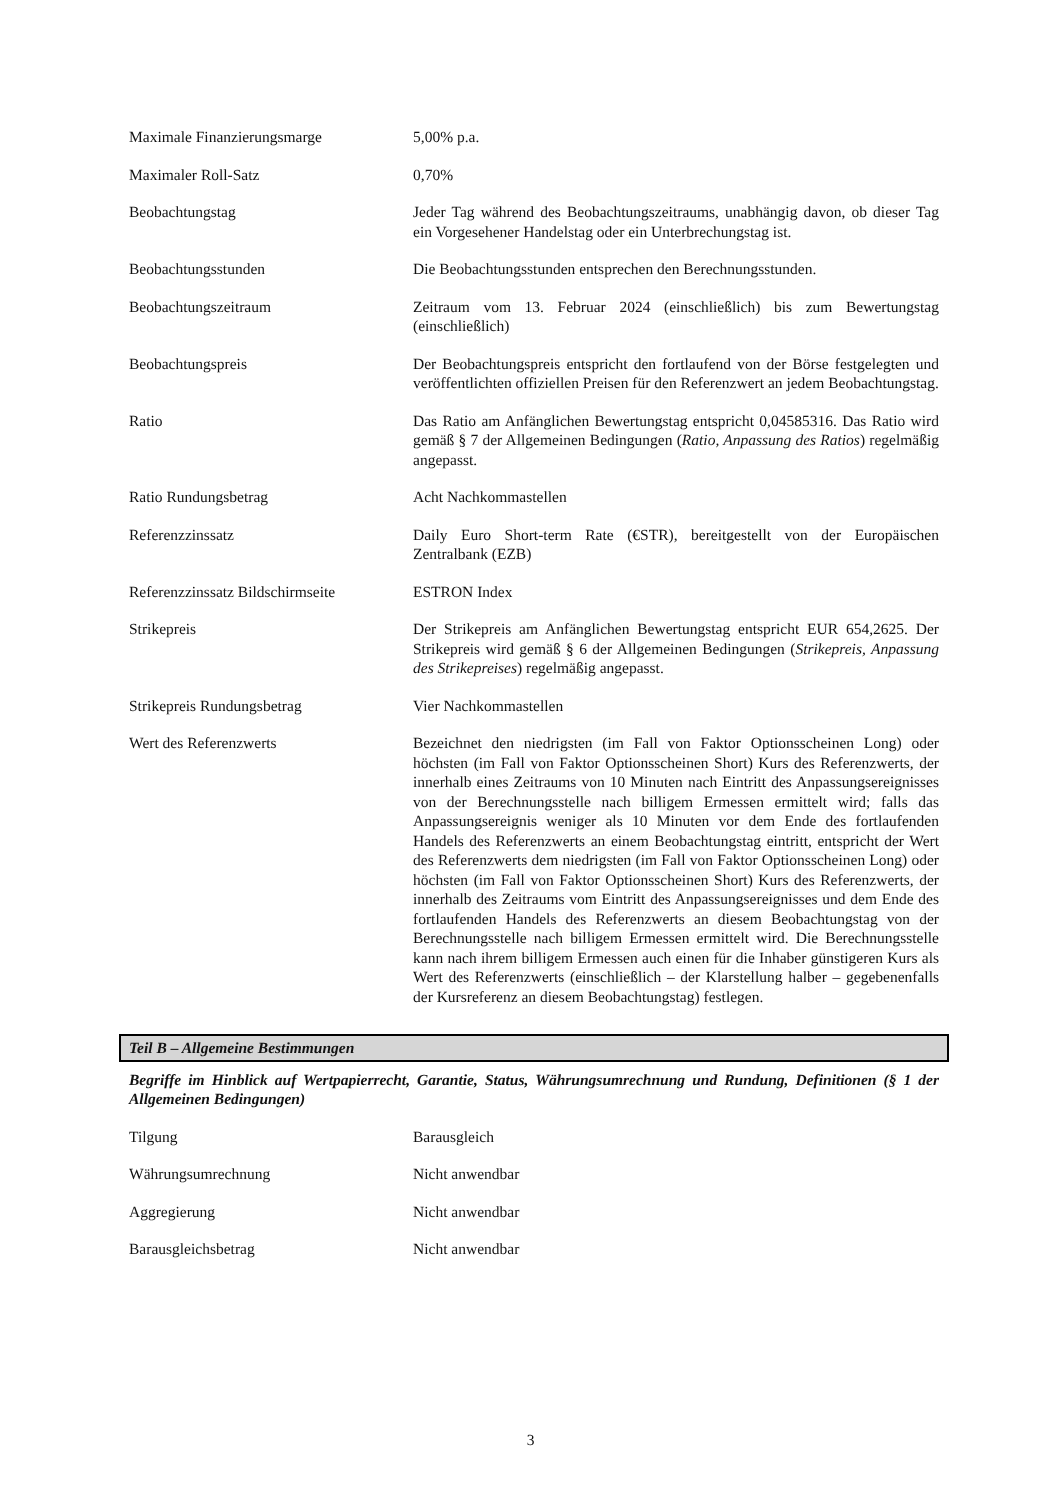Maximale Finanzierungsmarge 5,00% p.a.
Maximaler Roll-Satz 0,70%
Beobachtungstag Jeder Tag während des Beobachtungszeitraums, unabhängig davon, ob dieser Tag ein Vorgesehener Handelstag oder ein Unterbrechungstag ist.
Beobachtungsstunden Die Beobachtungsstunden entsprechen den Berechnungsstunden.
Beobachtungszeitraum Zeitraum vom 13. Februar 2024 (einschließlich) bis zum Bewertungstag (einschließlich)
Beobachtungspreis Der Beobachtungspreis entspricht den fortlaufend von der Börse festgelegten und veröffentlichten offiziellen Preisen für den Referenzwert an jedem Beobachtungstag.
Ratio Das Ratio am Anfänglichen Bewertungstag entspricht 0,04585316. Das Ratio wird gemäß § 7 der Allgemeinen Bedingungen (Ratio, Anpassung des Ratios) regelmäßig angepasst.
Ratio Rundungsbetrag Acht Nachkommastellen
Referenzzinssatz Daily Euro Short-term Rate (€STR), bereitgestellt von der Europäischen Zentralbank (EZB)
Referenzzinssatz Bildschirmseite
ESTRON Index
Strikepreis Der Strikepreis am Anfänglichen Bewertungstag entspricht EUR 654,2625. Der Strikepreis wird gemäß § 6 der Allgemeinen Bedingungen (Strikepreis, Anpassung des Strikepreises) regelmäßig angepasst.
Strikepreis Rundungsbetrag Vier Nachkommastellen
Wert des Referenzwerts Bezeichnet den niedrigsten (im Fall von Faktor Optionsscheinen Long) oder höchsten (im Fall von Faktor Optionsscheinen Short) Kurs des Referenzwerts, der innerhalb eines Zeitraums von 10 Minuten nach Eintritt des Anpassungsereignisses von der Berechnungsstelle nach billigem Ermessen ermittelt wird; falls das Anpassungsereignis weniger als 10 Minuten vor dem Ende des fortlaufenden Handels des Referenzwerts an einem Beobachtungstag eintritt, entspricht der Wert des Referenzwerts dem niedrigsten (im Fall von Faktor Optionsscheinen Long) oder höchsten (im Fall von Faktor Optionsscheinen Short) Kurs des Referenzwerts, der innerhalb des Zeitraums vom Eintritt des Anpassungsereignisses und dem Ende des fortlaufenden Handels des Referenzwerts an diesem Beobachtungstag von der Berechnungsstelle nach billigem Ermessen ermittelt wird. Die Berechnungsstelle kann nach ihrem billigem Ermessen auch einen für die Inhaber günstigeren Kurs als Wert des Referenzwerts (einschließlich – der Klarstellung halber – gegebenenfalls der Kursreferenz an diesem Beobachtungstag) festlegen.
Teil B – Allgemeine Bestimmungen
Begriffe im Hinblick auf Wertpapierrecht, Garantie, Status, Währungsumrechnung und Rundung, Definitionen (§ 1 der Allgemeinen Bedingungen)
Tilgung Barausgleich
Währungsumrechnung Nicht anwendbar
Aggregierung Nicht anwendbar
Barausgleichsbetrag Nicht anwendbar
3